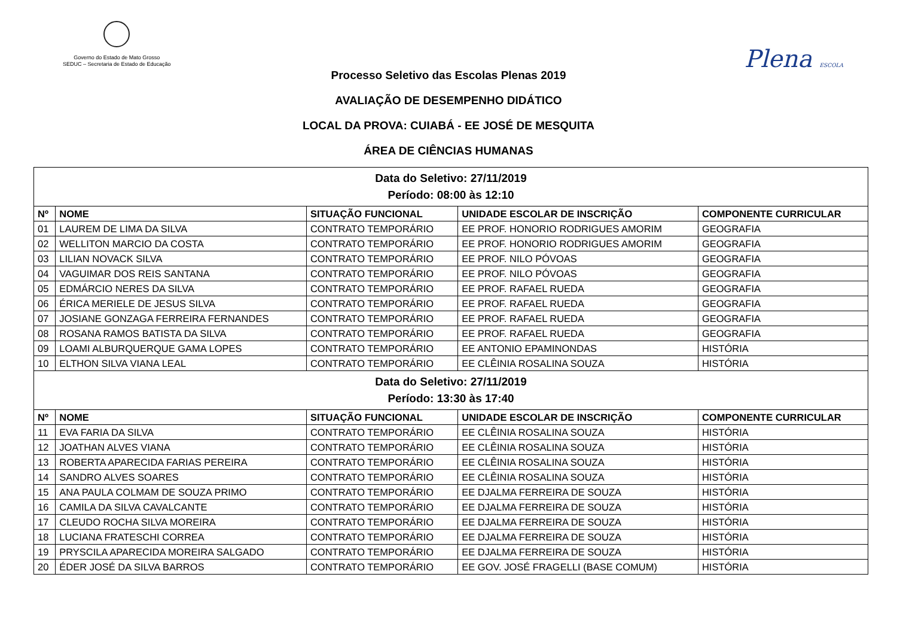Governo do Estado de Mato Grosso
SEDUC – Secretaria de Estado de Educação
Plena ESCOLA
Processo Seletivo das Escolas Plenas 2019
AVALIAÇÃO DE DESEMPENHO DIDÁTICO
LOCAL DA PROVA: CUIABÁ - EE JOSÉ DE MESQUITA
ÁREA DE CIÊNCIAS HUMANAS
| Data do Seletivo: 27/11/2019 Período: 08:00 às 12:10 | | | | |
| Nº | NOME | SITUAÇÃO FUNCIONAL | UNIDADE ESCOLAR DE INSCRIÇÃO | COMPONENTE CURRICULAR |
| 01 | LAUREM DE LIMA DA SILVA | CONTRATO TEMPORÁRIO | EE PROF. HONORIO RODRIGUES AMORIM | GEOGRAFIA |
| 02 | WELLITON MARCIO DA COSTA | CONTRATO TEMPORÁRIO | EE PROF. HONORIO RODRIGUES AMORIM | GEOGRAFIA |
| 03 | LILIAN NOVACK SILVA | CONTRATO TEMPORÁRIO | EE PROF. NILO PÓVOAS | GEOGRAFIA |
| 04 | VAGUIMAR DOS REIS SANTANA | CONTRATO TEMPORÁRIO | EE PROF. NILO PÓVOAS | GEOGRAFIA |
| 05 | EDMÁRCIO NERES DA SILVA | CONTRATO TEMPORÁRIO | EE PROF. RAFAEL RUEDA | GEOGRAFIA |
| 06 | ÉRICA MERIELE DE JESUS SILVA | CONTRATO TEMPORÁRIO | EE PROF. RAFAEL RUEDA | GEOGRAFIA |
| 07 | JOSIANE GONZAGA FERREIRA FERNANDES | CONTRATO TEMPORÁRIO | EE PROF. RAFAEL RUEDA | GEOGRAFIA |
| 08 | ROSANA RAMOS BATISTA DA SILVA | CONTRATO TEMPORÁRIO | EE PROF. RAFAEL RUEDA | GEOGRAFIA |
| 09 | LOAMI ALBURQUERQUE GAMA LOPES | CONTRATO TEMPORÁRIO | EE ANTONIO EPAMINONDAS | HISTÓRIA |
| 10 | ELTHON SILVA VIANA LEAL | CONTRATO TEMPORÁRIO | EE CLÊINIA ROSALINA SOUZA | HISTÓRIA |
| Data do Seletivo: 27/11/2019 Período: 13:30 às 17:40 | | | | |
| Nº | NOME | SITUAÇÃO FUNCIONAL | UNIDADE ESCOLAR DE INSCRIÇÃO | COMPONENTE CURRICULAR |
| 11 | EVA FARIA DA SILVA | CONTRATO TEMPORÁRIO | EE CLÊINIA ROSALINA SOUZA | HISTÓRIA |
| 12 | JOATHAN ALVES VIANA | CONTRATO TEMPORÁRIO | EE CLÊINIA ROSALINA SOUZA | HISTÓRIA |
| 13 | ROBERTA APARECIDA FARIAS PEREIRA | CONTRATO TEMPORÁRIO | EE CLÊINIA ROSALINA SOUZA | HISTÓRIA |
| 14 | SANDRO ALVES SOARES | CONTRATO TEMPORÁRIO | EE CLÊINIA ROSALINA SOUZA | HISTÓRIA |
| 15 | ANA PAULA COLMAM DE SOUZA PRIMO | CONTRATO TEMPORÁRIO | EE DJALMA FERREIRA DE SOUZA | HISTÓRIA |
| 16 | CAMILA DA SILVA CAVALCANTE | CONTRATO TEMPORÁRIO | EE DJALMA FERREIRA DE SOUZA | HISTÓRIA |
| 17 | CLEUDO ROCHA SILVA MOREIRA | CONTRATO TEMPORÁRIO | EE DJALMA FERREIRA DE SOUZA | HISTÓRIA |
| 18 | LUCIANA FRATESCHI CORREA | CONTRATO TEMPORÁRIO | EE DJALMA FERREIRA DE SOUZA | HISTÓRIA |
| 19 | PRYSCILA APARECIDA MOREIRA SALGADO | CONTRATO TEMPORÁRIO | EE DJALMA FERREIRA DE SOUZA | HISTÓRIA |
| 20 | ÉDER JOSÉ DA SILVA BARROS | CONTRATO TEMPORÁRIO | EE GOV. JOSÉ FRAGELLI (BASE COMUM) | HISTÓRIA |